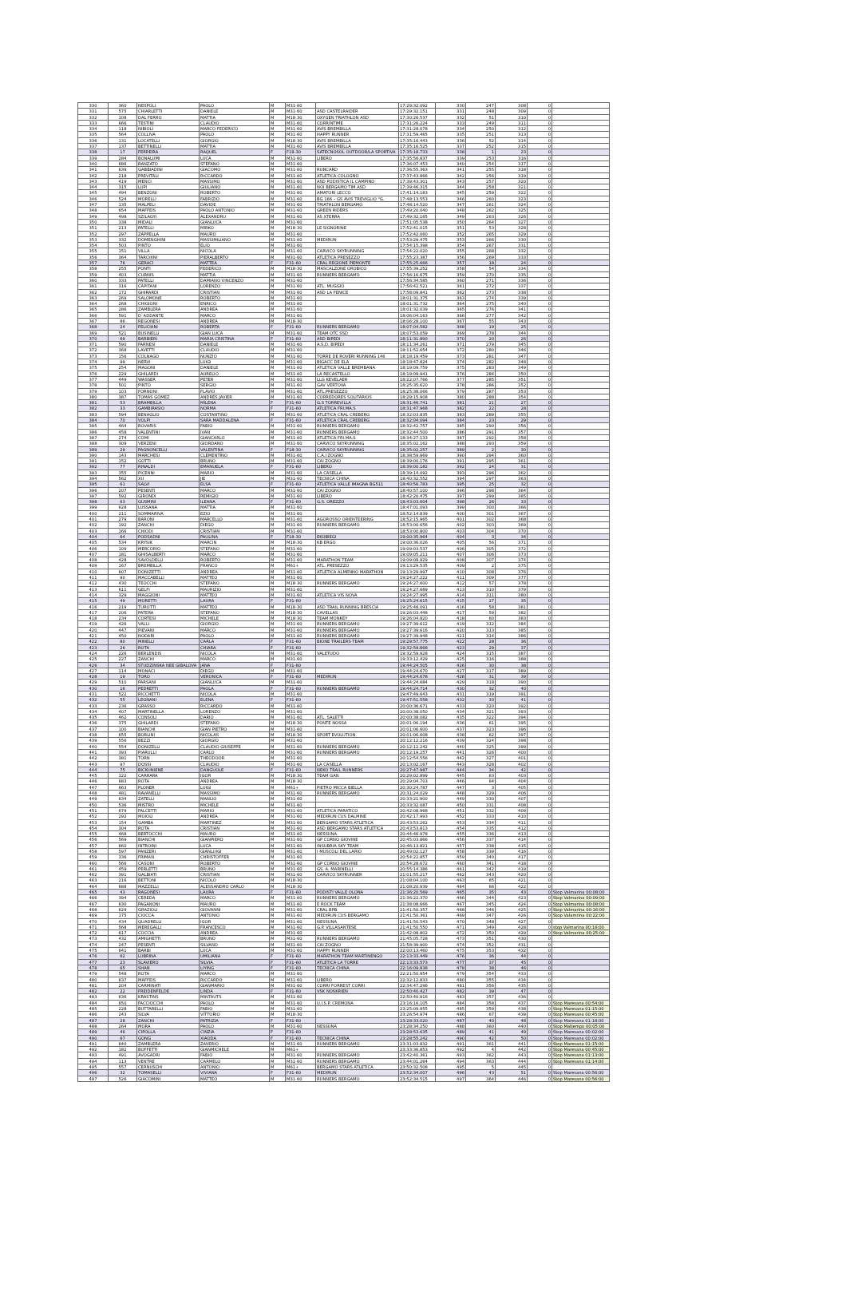| 330 | 360 | NESPOLI | PAOLO | M | M31-60 | | 17:29:32.092 | 330 | 247 | 308 | 0 | |
| 331 | 575 | CHIARLETTI | DANIELE | M | M31-60 | ASD CASTELRAIDER | 17:29:32.151 | 331 | 248 | 309 | 0 | |
| 332 | 108 | DAL FERRO | MATTIA | M | M18-30 | OXYGEN TRIATHLON ASD | 17:30:26.537 | 332 | 51 | 310 | 0 | |
| 333 | 666 | TESTINI | CLAUDIO | M | M31-60 | CORRINTIME | 17:31:26.224 | 333 | 249 | 311 | 0 | |
| 334 | 118 | NIBIOLI | MARCO FEDERICO | M | M31-60 | AVIS BREMBILLA | 17:31:28.078 | 334 | 250 | 312 | 0 | |
| 335 | 564 | COLLIVA | PAOLO | M | M31-60 | HAPPY RUNNER | 17:31:59.465 | 335 | 251 | 313 | 0 | |
| 336 | 131 | LOCATELLI | GIORGIO | M | M18-30 | AVIS BREMBILLA | 17:35:16.443 | 336 | 52 | 314 | 0 | |
| 337 | 137 | BETTINELLI | MATTIA | M | M31-60 | AVIS BREMBILLA | 17:35:16.525 | 337 | 252 | 315 | 0 | |
| 338 | 17 | FERREIRA | RAQUEL | F | F18-30 | SATECNOSOL OUTDOOR/LA SPORTIVA | 17:35:18.733 | 338 | 1 | 23 | 0 | |
| 339 | 284 | BONALUMI | LUCA | M | M31-60 | LIBERO | 17:35:56.837 | 339 | 253 | 316 | 0 | |
| 340 | 686 | RANZATO | STEFANO | M | M31-60 | | 17:36:07.453 | 340 | 254 | 317 | 0 | |
| 341 | 639 | GABBIADINI | GIACOMO | M | M31-60 | RUNCARD | 17:36:55.363 | 341 | 255 | 318 | 0 | |
| 342 | 218 | PREVITALI | RICCARDO | M | M31-60 | ATLETICA COLOGNO | 17:37:43.866 | 342 | 256 | 319 | 0 | |
| 343 | 419 | MENCI | MASSIMO | M | M31-60 | ASD PODISTICA IL CAMPINO | 17:39:43.301 | 343 | 257 | 320 | 0 | |
| 344 | 315 | LUPI | GIULIANO | M | M31-60 | NOI BERGAMO TIM ASD | 17:39:46.315 | 344 | 258 | 321 | 0 | |
| 345 | 494 | BENZONI | ROBERTO | M | M31-60 | AMATORI LECCO | 17:41:14.183 | 345 | 259 | 322 | 0 | |
| 346 | 524 | MORELLI | FABRIZIO | M | M31-60 | BG 166 – GS AVIS TREVIGLIO "G. | 17:48:13.553 | 346 | 260 | 323 | 0 | |
| 347 | 135 | MALPELI | DAVIDE | M | M31-60 | TRIATHLON BERGAMO | 17:48:14.520 | 347 | 261 | 324 | 0 | |
| 348 | 654 | MAFFEIS | PAOLO ANTONIO | M | M31-60 | GREEN RIDERS | 17:49:20.040 | 348 | 262 | 325 | 0 | |
| 349 | 498 | SZILAGYI | ALEXANDRU | M | M31-60 | AS XTERRA | 17:49:32.165 | 349 | 263 | 326 | 0 | |
| 350 | 338 | MIDALI | GIANLUCA | M | M31-60 | | 17:51:05.538 | 350 | 264 | 327 | 0 | |
| 351 | 213 | PATELLI | MIRKO | M | M18-30 | LE SIGNORINE | 17:52:41.015 | 351 | 53 | 328 | 0 | |
| 352 | 297 | ZAPPELLA | MAURO | M | M31-60 | --- | 17:52:42.060 | 352 | 265 | 329 | 0 | |
| 353 | 332 | DOMENGHINI | MASSIMILIANO | M | M31-60 | MEDIRUN | 17:53:29.475 | 353 | 266 | 330 | 0 | |
| 354 | 503 | PINTO | ELIO | M | M31-60 | | 17:54:15.398 | 354 | 267 | 331 | 0 | |
| 355 | 151 | VILLA | NICOLA | M | M31-60 | CARVICO SKYRUNNING | 17:54:22.020 | 355 | 268 | 332 | 0 | |
| 356 | 364 | TARCHINI | PIERALBERTO | M | M31-60 | ATLETICA PRESEZZO | 17:55:23.387 | 356 | 269 | 333 | 0 | |
| 357 | 76 | GERACI | MATTEA | F | F31-60 | CRAL REGIONE PIEMONTE | 17:55:25.666 | 357 | 18 | 24 | 0 | |
| 358 | 255 | PONTI | FEDERICO | M | M18-30 | MASCALZONE OROBICO | 17:55:39.252 | 358 | 54 | 334 | 0 | |
| 359 | 403 | CURNIS | MATTIA | M | M31-60 | RUNNERS BERGAMO | 17:56:16.675 | 359 | 270 | 335 | 0 | |
| 360 | 333 | PATELLI | DAMIANO VINCENZO | M | M31-60 | | 17:56:34.585 | 360 | 271 | 336 | 0 | |
| 361 | 316 | CAPITANI | LORENZO | M | M31-60 | ATL. MUGGIÒ | 17:56:42.521 | 361 | 272 | 337 | 0 | |
| 362 | 172 | GHIRARDI | CRISTIAN | M | M31-60 | ASD LA FENICE | 17:58:09.841 | 362 | 273 | 338 | 0 | |
| 363 | 269 | SALOMONE | ROBERTO | M | M31-60 | | 18:01:31.375 | 363 | 274 | 339 | 0 | |
| 364 | 268 | CHIGIONI | ENRICO | M | M31-60 | | 18:01:31.732 | 364 | 275 | 340 | 0 | |
| 365 | 286 | ZAMBLERA | ANDREA | M | M31-60 | | 18:01:32.039 | 365 | 276 | 341 | 0 | |
| 366 | 591 | D`ADDANTE | MARCO | M | M31-60 | | 18:06:04.163 | 366 | 277 | 342 | 0 | |
| 367 | 86 | REGONESI | ANDREA | M | M18-30 | | 18:06:28.100 | 367 | 55 | 343 | 0 | |
| 368 | 24 | FELICIANI | ROBERTA | F | F31-60 | RUNNERS BERGAMO | 18:07:04.582 | 368 | 19 | 25 | 0 | |
| 369 | 521 | BUSINELLI | GIAN LUCA | M | M31-60 | TEAM OTC SSD | 18:07:53.059 | 369 | 278 | 344 | 0 | |
| 370 | 69 | BARBIERI | MARIA CRISTINA | F | F31-60 | ASD BIPEDI | 18:11:31.890 | 370 | 20 | 26 | 0 | |
| 371 | 590 | FARNESI | DANIELE | M | M31-60 | A.S.D. BIPEDI | 18:11:34.261 | 371 | 279 | 345 | 0 | |
| 372 | 368 | LAVETTI | CLAUDIO | M | M31-60 | | 18:11:52.654 | 372 | 280 | 346 | 0 | |
| 373 | 156 | COLNAGO | NUNZIO | M | M31-60 | TORRE DE ROVERI RUNNING 146 | 18:18:19.459 | 373 | 281 | 347 | 0 | |
| 374 | 99 | NERVI | LUIGI | M | M31-60 | BIGACC DE ELA | 18:18:47.824 | 374 | 282 | 348 | 0 | |
| 375 | 254 | MAGONI | DANIELE | M | M31-60 | ATLETICA VALLE BREMBANA | 18:19:09.759 | 375 | 283 | 349 | 0 | |
| 376 | 229 | GHILARDI | AURELIO | M | M31-60 | LA RECASTELLO | 18:19:09.941 | 376 | 284 | 350 | 0 | |
| 377 | 449 | WASSER | PETER | M | M31-60 | LLG KEVELAER | 18:22:07.766 | 377 | 285 | 351 | 0 | |
| 378 | 501 | PINTO | SERGIO | M | M31-60 | GAV VERTOVA | 18:25:35.620 | 378 | 286 | 352 | 0 | |
| 379 | 103 | FORNONI | FLAVIO | M | M31-60 | ATL.PRESEZZO | 18:25:38.066 | 379 | 287 | 353 | 0 | |
| 380 | 387 | TOMÀS GÓMEZ | ANDRÉS JAVIER | M | M31-60 | CORREDORES SOLITARIOS | 18:29:15.908 | 380 | 288 | 354 | 0 | |
| 381 | 53 | BRAMBILLA | MILENA | F | F31-60 | G.S TORREVILLA | 18:31:46.741 | 381 | 21 | 27 | 0 | |
| 382 | 33 | GAMBIRASIO | NORMA | F | F31-60 | ATLETICA FRI.MA.S | 18:31:47.968 | 382 | 22 | 28 | 0 | |
| 383 | 594 | BENAGLIO | COSTANTINO | M | M31-60 | ATLETICA CRAL CREBERG | 18:32:03.835 | 383 | 289 | 355 | 0 | |
| 384 | 70 | VOLPI | SARA MADDALENA | F | F31-60 | ATLETICA CRAL CREBERG | 18:32:04.094 | 384 | 23 | 29 | 0 | |
| 385 | 464 | ROVARIS | FABIO | M | M31-60 | RUNNERS BERGAMO | 18:32:42.757 | 385 | 290 | 356 | 0 | |
| 386 | 458 | VALENTINI | IVAN | M | M31-60 | RUNNERS BERGAMO | 18:32:44.500 | 386 | 291 | 357 | 0 | |
| 387 | 274 | COMI | GIANCARLO | M | M31-60 | ATLETICA FRI.MA.S | 18:34:27.133 | 387 | 292 | 358 | 0 | |
| 388 | 309 | VERZENI | GIORDANO | M | M31-60 | CARVICO SKYRUNNING | 18:35:02.162 | 388 | 293 | 359 | 0 | |
| 389 | 29 | PAGNONCELLI | VALENTINA | F | F18-30 | CARVICO SKYRUNNING | 18:35:02.257 | 389 | 2 | 30 | 0 | |
| 390 | 143 | MARCHESI | CLEMENTINO | M | M31-60 | C.A.I ZOGNO | 18:38:59.969 | 390 | 294 | 360 | 0 | |
| 391 | 152 | GOTTI | BRUNO | M | M31-60 | CAI ZOGNO | 18:39:00.176 | 391 | 295 | 361 | 0 | |
| 392 | 77 | RINALDI | EMANUELA | F | F31-60 | LIBERO | 18:39:00.182 | 392 | 24 | 31 | 0 | |
| 393 | 355 | PICENNI | MARIO | M | M31-60 | LA CASELLA | 18:39:14.092 | 393 | 296 | 362 | 0 | |
| 394 | 562 | XU | JIE | M | M31-60 | TECNICA CHINA | 18:40:32.552 | 394 | 297 | 363 | 0 | |
| 395 | 61 | SALVI | ELSA | F | F31-60 | ATLETICA VALLE IMAGNA BG511 | 18:40:56.783 | 395 | 25 | 32 | 0 | |
| 396 | 207 | PESENTI | MARCO | M | M31-60 | CAI ZOGNO | 18:40:57.100 | 396 | 298 | 364 | 0 | |
| 397 | 592 | GIRONDI | REMIGIO | M | M31-60 | LIBERO | 18:42:20.475 | 397 | 299 | 365 | 0 | |
| 398 | 63 | GUSMINI | ILEANA | F | F31-60 | G.S. OREZZO | 18:43:03.604 | 398 | 26 | 33 | 0 | |
| 399 | 628 | LUSSANA | MATTIA | M | M31-60 | | 18:47:01.093 | 399 | 300 | 366 | 0 | |
| 400 | 211 | SOMMARIVA | EZIO | M | M31-60 | | 18:52:14.839 | 400 | 301 | 367 | 0 | |
| 401 | 279 | BARONI | MARCELLO | M | M31-60 | AGOROSSO ORIENTEERING | 18:52:15.965 | 401 | 302 | 368 | 0 | |
| 402 | 192 | ZANCHI | DIEGO | M | M31-60 | RUNNERS BERGAMO | 18:53:00.656 | 402 | 303 | 369 | 0 | |
| 403 | 166 | CHIODI | CRISTIAN | M | M31-60 | | 18:53:00.800 | 403 | 304 | 370 | 0 | |
| 404 | 64 | PODSADNI | PAULINA | F | F18-30 | EKOBIEGI | 19:00:35.964 | 404 | 3 | 34 | 0 | |
| 405 | 534 | KRYSIK | MARCIN | M | M18-30 | KB ERGO | 19:00:36.026 | 405 | 56 | 371 | 0 | |
| 406 | 109 | MERCORIO | STEFANO | M | M31-60 | | 19:09:03.537 | 406 | 305 | 372 | 0 | |
| 407 | 181 | GHISALBERTI | MARCO | M | M31-60 | | 19:09:05.211 | 407 | 306 | 373 | 0 | |
| 408 | 428 | SAVOLDELLI | ROBERTO | M | M31-60 | MARATHON TEAM | 19:09:08.929 | 408 | 307 | 374 | 0 | |
| 409 | 167 | BREMBILLA | FRANCO | M | M61+ | ATL. PRESEZZO | 19:13:29.535 | 409 | 2 | 375 | 0 | |
| 410 | 607 | DONIZETTI | ANDREA | M | M31-60 | ATLETICA ALMENNO MARATHON | 19:13:29.997 | 410 | 308 | 376 | 0 | |
| 411 | 90 | MACCABELLI | MATTEO | M | M31-60 | | 19:24:27.222 | 411 | 309 | 377 | 0 | |
| 412 | 430 | TEOCCHI | STEFANO | M | M18-30 | RUNNERS BERGAMO | 19:24:27.600 | 412 | 57 | 378 | 0 | |
| 413 | 611 | GELFI | MAURIZIO | M | M31-60 | | 19:24:27.689 | 413 | 310 | 379 | 0 | |
| 414 | 329 | MAGGIONI | MATTEO | M | M31-60 | ATLETICA VIS NOVA | 19:24:27.995 | 414 | 311 | 380 | 0 | |
| 415 | 49 | MORETTI | LAURA | F | F31-60 | | 19:25:24.615 | 415 | 27 | 35 | 0 | |
| 416 | 219 | TUROTTI | MATTEO | M | M18-30 | ASD TRAIL RUNNING BRESCIA | 19:25:48.091 | 416 | 58 | 381 | 0 | |
| 417 | 206 | PATERA | STEFANO | M | M18-30 | CAVELLAS | 19:26:03.448 | 417 | 59 | 382 | 0 | |
| 418 | 234 | CORTESI | MICHELE | M | M18-30 | TEAM MONKEY | 19:26:04.820 | 418 | 60 | 383 | 0 | |
| 419 | 426 | VALLI | GIORGIO | M | M31-60 | RUNNERS BERGAMO | 19:27:39.612 | 419 | 312 | 384 | 0 | |
| 420 | 447 | PIEVANI | MARCO | M | M31-60 | RUNNERS BERGAMO | 19:27:39.616 | 420 | 313 | 385 | 0 | |
| 421 | 450 | NODARI | PAOLO | M | M31-60 | RUNNERS BERGAMO | 19:27:39.948 | 421 | 314 | 386 | 0 | |
| 422 | 80 | MINELLI | CARLA | F | F31-60 | BIONE TRAILERS TEAM | 19:29:57.775 | 422 | 28 | 36 | 0 | |
| 423 | 26 | ROTA | CHIARA | F | F31-60 | | 19:32:59.868 | 423 | 29 | 37 | 0 | |
| 424 | 226 | BERLENDIS | NICOLA | M | M31-60 | VALETUDO | 19:32:59.928 | 424 | 315 | 387 | 0 | |
| 425 | 227 | ZANCHI | MARCO | M | M31-60 | | 19:33:12.429 | 425 | 316 | 388 | 0 | |
| 426 | 34 | STUDZINSKA NEE GIBALOVA | JANA | F | F31-60 | | 19:44:24.505 | 426 | 30 | 38 | 0 | |
| 427 | 114 | MONACI | DIEGO | M | M31-60 | | 19:44:24.670 | 427 | 317 | 389 | 0 | |
| 428 | 19 | TORO | VERONICA | F | F31-60 | MEDIRUN | 19:44:24.678 | 428 | 31 | 39 | 0 | |
| 429 | 510 | PARSANI | GIANLUCA | M | M31-60 | | 19:44:24.684 | 429 | 318 | 390 | 0 | |
| 430 | 16 | PEDRETTI | PAOLA | F | F31-60 | RUNNERS BERGAMO | 19:44:24.714 | 430 | 32 | 40 | 0 | |
| 431 | 522 | RICCHETTI | NICOLA | M | M31-60 | | 19:47:49.643 | 431 | 319 | 391 | 0 | |
| 432 | 55 | LEGNANI | ELENA | F | F31-60 | | 19:47:51.558 | 432 | 33 | 41 | 0 | |
| 433 | 236 | GRASSO | RICCARDO | M | M31-60 | | 20:00:36.671 | 433 | 320 | 392 | 0 | |
| 434 | 407 | MARTINELLA | LORENZO | M | M31-60 | | 20:00:38.050 | 434 | 321 | 393 | 0 | |
| 435 | 462 | CONSOLI | DARIO | M | M31-60 | ATL. SALETTI | 20:00:38.082 | 435 | 322 | 394 | 0 | |
| 436 | 375 | GHILARDI | STEFANO | M | M18-30 | PONTE NOSSA | 20:01:06.194 | 436 | 61 | 395 | 0 | |
| 437 | 100 | BIANCHI | GIAN PIETRO | M | M31-60 | | 20:01:06.600 | 437 | 323 | 396 | 0 | |
| 438 | 655 | BORLINI | NICOLAS | M | M18-30 | SPORT EVOLUTION | 20:01:06.608 | 438 | 62 | 397 | 0 | |
| 439 | 556 | BEZZI | GIORGIO | M | M31-60 | | 20:12:12.216 | 439 | 324 | 398 | 0 | |
| 440 | 554 | DONIZELLI | CLAUDIO GIUSEPPE | M | M31-60 | RUNNERS BERGAMO | 20:12:12.242 | 440 | 325 | 399 | 0 | |
| 441 | 393 | PIARULLI | CARLO | M | M31-60 | RUNNERS BERGAMO | 20:12:19.257 | 441 | 326 | 400 | 0 | |
| 442 | 381 | TORN | THEODOOR | M | M31-60 | | 20:12:54.556 | 442 | 327 | 401 | 0 | |
| 443 | 97 | DOSSI | CLAUDIO | M | M31-60 | LA CASELLA | 20:13:02.167 | 443 | 328 | 402 | 0 | |
| 444 | 75 | BICKUNIENE | DANGUOLE | F | F31-60 | NEKO TRAIL RUNNERS | 20:27:47.987 | 444 | 34 | 42 | 0 | |
| 445 | 122 | CARRARA | IGOR | M | M18-30 | TEAM GAN | 20:29:02.899 | 445 | 63 | 403 | 0 | |
| 446 | 683 | ROTA | ANDREA | M | M18-30 | | 20:29:04.703 | 446 | 64 | 404 | 0 | |
| 447 | 663 | PLONER | LUIGI | M | M61+ | PIETRO MICCA BIELLA | 20:30:24.787 | 447 | 3 | 405 | 0 | |
| 448 | 481 | RAVANELLI | MASSIMO | M | M31-60 | RUNNERS BERGAMO | 20:31:24.029 | 448 | 329 | 406 | 0 | |
| 449 | 634 | ZATELLI | MANLIO | M | M31-60 | | 20:33:21.900 | 449 | 330 | 407 | 0 | |
| 450 | 536 | MISTRO | MICHELE | M | M31-60 | | 20:33:32.087 | 450 | 331 | 408 | 0 | |
| 451 | 679 | FALCETTI | MARIO | M | M31-60 | ATLETICA PARATICO | 20:42:08.968 | 451 | 332 | 409 | 0 | |
| 452 | 292 | MOIOLI | ANDREA | M | M31-60 | MEDIRUN CUS DALMINE | 20:42:17.993 | 452 | 333 | 410 | 0 | |
| 453 | 154 | GAMBA | MARTINEZ | M | M31-60 | BERGAMO STARS ATLETICA | 20:43:53.262 | 453 | 334 | 411 | 0 | |
| 454 | 304 | ROTA | CRISTIAN | M | M31-60 | ASD BERGAMO STARS ATLETICA | 20:43:53.813 | 454 | 335 | 412 | 0 | |
| 455 | 468 | BERTOCCHI | MAURO | M | M31-60 | NESSUNA | 20:44:46.978 | 455 | 336 | 413 | 0 | |
| 456 | 569 | BIANCHI | GIANPIERO | M | M31-60 | GP CORNO GIOVINE | 20:45:03.866 | 456 | 337 | 414 | 0 | |
| 457 | 660 | INTROINI | LUCA | M | M31-60 | INSUBRIA SKY TEAM | 20:46:13.821 | 457 | 338 | 415 | 0 | |
| 458 | 597 | PANZERI | GIANLUIGI | M | M31-60 | I MUSCOLI DEL LARIO | 20:49:02.127 | 458 | 339 | 416 | 0 | |
| 459 | 336 | FRIMAN | CHRISTOFFER | M | M31-60 | | 20:54:22.857 | 459 | 340 | 417 | 0 | |
| 460 | 566 | CASONI | ROBERTO | M | M31-60 | GP CORNO GIOVINE | 20:54:28.672 | 460 | 341 | 418 | 0 | |
| 461 | 459 | PERLETTI | BRUNO | M | M31-60 | GS. A. MARINELLI | 20:55:14.386 | 461 | 342 | 419 | 0 | |
| 462 | 391 | GALBIATI | CRISTIAN | M | M31-60 | CARVICO SKYRUNNER | 21:01:55.217 | 462 | 343 | 420 | 0 | |
| 463 | 216 | BETTONI | NICOLÒ | M | M18-30 | | 21:08:04.100 | 463 | 65 | 421 | 0 | |
| 464 | 688 | MAZZELLI | ALESSANDRO CARLO | M | M18-30 | | 21:08:20.939 | 464 | 66 | 422 | 0 | |
| 465 | 43 | RAGONESI | LAURA | F | F31-60 | PODISTI VALLE OLONA | 21:36:20.569 | 465 | 35 | 43 | 0 | Stop Valmarina 00:08:00 |
| 466 | 394 | CEREDA | MARCO | M | M31-60 | RUNNERS BERGAMO | 21:36:22.370 | 466 | 344 | 423 | 0 | Stop Valmarina 00:09:00 |
| 467 | 630 | PAGANONI | MAURO | M | M31-60 | E ROCK TEAM | 21:38:08.666 | 467 | 345 | 424 | 0 | Stop Valmarina 00:08:00 |
| 468 | 629 | GRAZIOLI | GIOVANNI | M | M31-60 | CRAL BPB | 21:41:50.357 | 468 | 346 | 425 | 0 | Stop Valmarina 00:16:00 |
| 469 | 175 | CIOCCA | ANTONIO | M | M31-60 | MEDIRUN CUS BERGAMO | 21:41:50.361 | 469 | 347 | 426 | 0 | Stop Valamrina 00:22:00 |
| 470 | 434 | QUADRELLI | IGOR | M | M31-60 | NESSUNA | 21:41:50.543 | 470 | 348 | 427 | 0 | |
| 471 | 568 | MEREGALLI | FRANCESCO | M | M31-60 | G.P. VILLASANTESE | 21:41:50.550 | 471 | 349 | 428 | 0 | stop Valmarina 00:16:00 |
| 472 | 617 | COCCIA | ANDREA | M | M31-60 | | 21:42:08.802 | 472 | 350 | 429 | 0 | Stop Valmarina 00:25:00 |
| 473 | 432 | AMIGHETTI | BRUNO | M | M31-60 | RUNNERS BERGAMO | 21:45:05.728 | 473 | 351 | 430 | 0 | |
| 474 | 247 | PESENTI | SILVANO | M | M31-60 | CAI ZOGNO | 21:58:39.900 | 474 | 352 | 431 | 0 | |
| 475 | 641 | BARBI | LUCA | M | M31-60 | HAPPY RUNNER | 22:00:13.460 | 475 | 353 | 432 | 0 | |
| 476 | 62 | LUBRINA | UMILIANA | F | F31-60 | MARATHON TEAM MARTINENGO | 22:13:33.449 | 476 | 36 | 44 | 0 | |
| 477 | 23 | SLAVIERO | SILVIA | F | F31-60 | ATLETICA LA TORRE | 22:13:33.573 | 477 | 37 | 45 | 0 | |
| 478 | 65 | SHAN | LIYING | F | F31-60 | TECNICA CHINA | 22:16:09.838 | 478 | 38 | 46 | 0 | |
| 479 | 548 | ROTA | MARCO | M | M31-60 | | 22:21:50.954 | 479 | 354 | 433 | 0 | |
| 480 | 637 | MAFFEIS | RICCARDO | M | M31-60 | LIBERO | 22:32:12.833 | 480 | 355 | 434 | 0 | |
| 481 | 204 | CARMINATI | GIANMARIO | M | M31-60 | CORRI FORREST CORRI | 22:34:47.296 | 481 | 356 | 435 | 0 | |
| 482 | 22 | FREIDENFELDE | LINDA | F | F31-60 | VSK NOSKRIEN | 22:50:40.427 | 482 | 39 | 47 | 0 | |
| 483 | 636 | KRASTINS | MINTAUTS | M | M31-60 | | 22:50:40.916 | 483 | 357 | 436 | 0 | |
| 484 | 650 | FACCIOCCHI | PAOLO | M | M31-60 | U.I.S.P. CREMONA | 23:16:16.105 | 484 | 358 | 437 | 0 | Stop Maresana 00:54:00 |
| 485 | 228 | BUTTARELLI | FABIO | M | M31-60 | | 23:25:09.955 | 485 | 359 | 438 | 0 | Stop Maresana 01:15:00 |
| 486 | 243 | SILVA | VITTORIO | M | M18-30 | - | 23:26:54.974 | 486 | 67 | 439 | 0 | Stop Maresana 00:45:00 |
| 487 | 28 | ZANCHI | PATRIZIA | F | F31-60 | | 23:28:33.020 | 487 | 40 | 48 | 0 | Stop Maresana 01:18:00 |
| 488 | 264 | MORA | PAOLO | M | M31-60 | NESSUNA | 23:28:34.250 | 488 | 360 | 440 | 0 | Stop Maltempo 00:05:00 |
| 489 | 46 | CIPOLLA | CINZIA | F | F31-60 | | 23:28:53.635 | 489 | 41 | 49 | 0 | Stop Maresana 00:02:00 |
| 490 | 67 | GONG | XIAODA | F | F31-60 | TECNICA CHINA | 23:28:55.242 | 490 | 42 | 50 | 0 | Stop Maresana 00:02:00 |
| 491 | 640 | ZAMBLERA | ZAVERIO | M | M31-60 | RUNNERS BERGAMO | 23:31:03.832 | 491 | 361 | 441 | 0 | Stop Maresana 01:15:00 |
| 492 | 182 | BOFFETTI | GIANMICHELE | M | M61+ | | 23:33:36.853 | 492 | 4 | 442 | 0 | Stop Maresana 00:45:00 |
| 493 | 491 | AVOGADRI | FABIO | M | M31-60 | RUNNERS BERGAMO | 23:42:40.361 | 493 | 362 | 443 | 0 | Stop Maresana 01:13:00 |
| 494 | 113 | VENTRE | CARMELO | M | M31-60 | RUNNERS BERGAMO | 23:44:01.264 | 494 | 363 | 444 | 0 | Stop Maresana 01:14:00 |
| 495 | 557 | CERNUSCHI | ANTONIO | M | M61+ | BERGAMO STARS ATLETICA | 23:50:32.508 | 495 | 5 | 445 | 0 | |
| 496 | 32 | TOMASELLI | VIVIANA | F | F31-60 | MEDIRUN | 23:52:34.007 | 496 | 43 | 51 | 0 | Stop Maresana 00:56:00 |
| 497 | 526 | GIACOMINI | MATTEO | M | M31-60 | RUNNERS BERGAMO | 23:52:34.515 | 497 | 364 | 446 | 0 | Stop Maresana 00:56:00 |